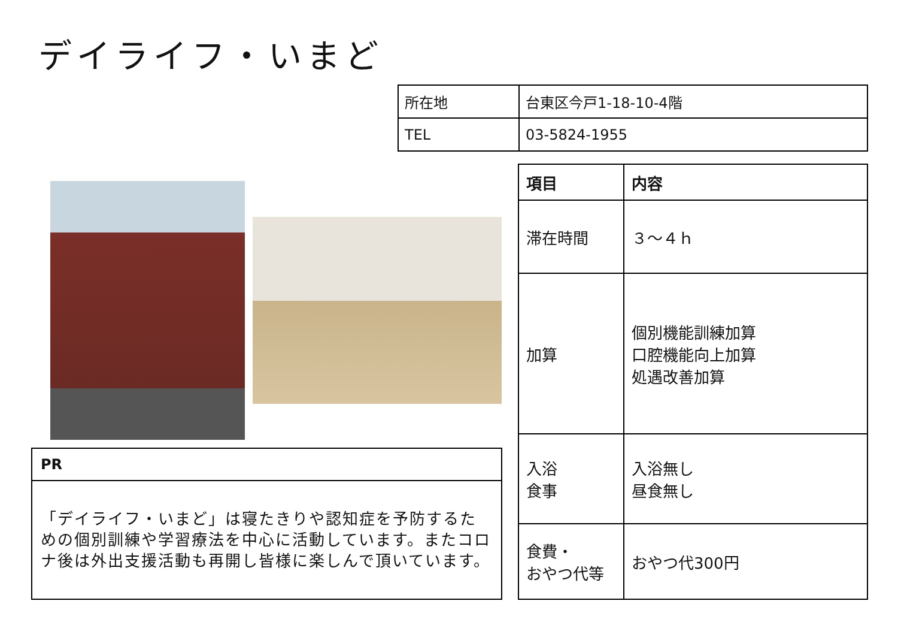デイライフ・いまど
| 所在地 | 台東区今戸1-18-10-4階 |
| TEL | 03-5824-1955 |
| 項目 | 内容 |
| --- | --- |
| 滞在時間 | ３～４ｈ |
| 加算 | 個別機能訓練加算 口腔機能向上加算 処遇改善加算 |
| 入浴 食事 | 入浴無し 昼食無し |
| 食費・ おやつ代等 | おやつ代300円 |
| PR |
| --- |
| 「デイライフ・いまど」は寝たきりや認知症を予防するための個別訓練や学習療法を中心に活動しています。またコロナ後は外出支援活動も再開し皆様に楽しんで頂いています。 |